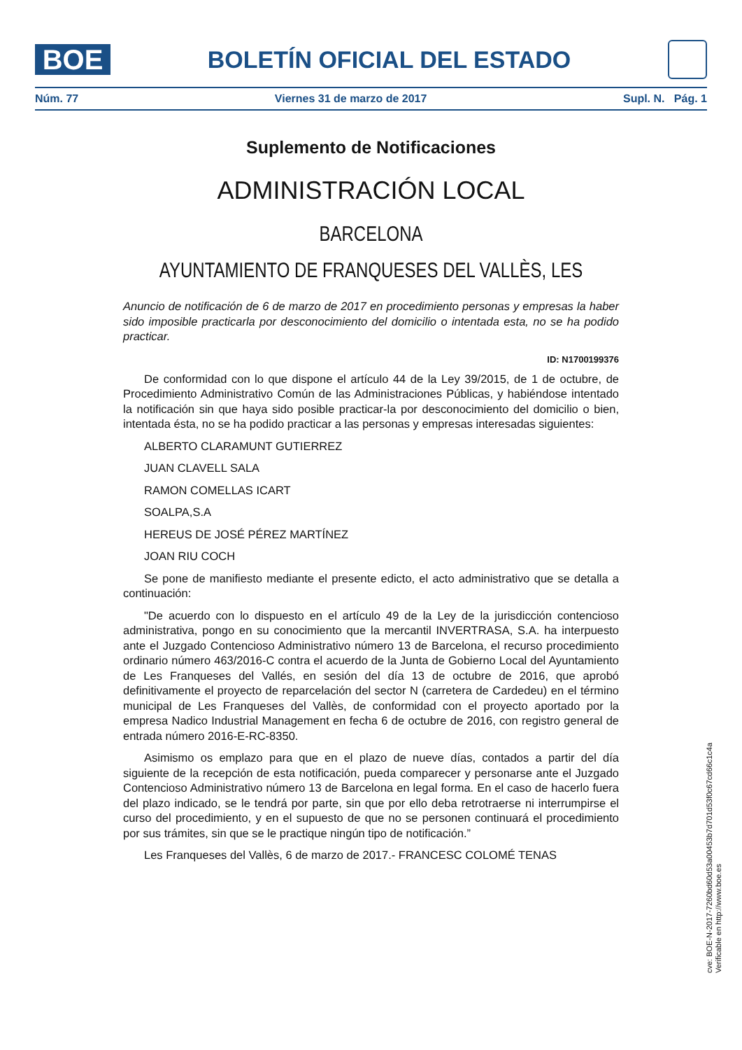BOE
BOLETÍN OFICIAL DEL ESTADO
Núm. 77 Viernes 31 de marzo de 2017 Supl. N. Pág. 1
Suplemento de Notificaciones
ADMINISTRACIÓN LOCAL
BARCELONA
AYUNTAMIENTO DE FRANQUESES DEL VALLÈS, LES
Anuncio de notificación de 6 de marzo de 2017 en procedimiento personas y empresas la haber sido imposible practicarla por desconocimiento del domicilio o intentada esta, no se ha podido practicar.
ID: N1700199376
De conformidad con lo que dispone el artículo 44 de la Ley 39/2015, de 1 de octubre, de Procedimiento Administrativo Común de las Administraciones Públicas, y habiéndose intentado la notificación sin que haya sido posible practicar-la por desconocimiento del domicilio o bien, intentada ésta, no se ha podido practicar a las personas y empresas interesadas siguientes:
ALBERTO CLARAMUNT GUTIERREZ
JUAN CLAVELL SALA
RAMON COMELLAS ICART
SOALPA,S.A
HEREUS DE JOSÉ PÉREZ MARTÍNEZ
JOAN RIU COCH
Se pone de manifiesto mediante el presente edicto, el acto administrativo que se detalla a continuación:
"De acuerdo con lo dispuesto en el artículo 49 de la Ley de la jurisdicción contencioso administrativa, pongo en su conocimiento que la mercantil INVERTRASA, S.A. ha interpuesto ante el Juzgado Contencioso Administrativo número 13 de Barcelona, el recurso procedimiento ordinario número 463/2016-C contra el acuerdo de la Junta de Gobierno Local del Ayuntamiento de Les Franqueses del Vallés, en sesión del día 13 de octubre de 2016, que aprobó definitivamente el proyecto de reparcelación del sector N (carretera de Cardedeu) en el término municipal de Les Franqueses del Vallès, de conformidad con el proyecto aportado por la empresa Nadico Industrial Management en fecha 6 de octubre de 2016, con registro general de entrada número 2016-E-RC-8350.
Asimismo os emplazo para que en el plazo de nueve días, contados a partir del día siguiente de la recepción de esta notificación, pueda comparecer y personarse ante el Juzgado Contencioso Administrativo número 13 de Barcelona en legal forma. En el caso de hacerlo fuera del plazo indicado, se le tendrá por parte, sin que por ello deba retrotraerse ni interrumpirse el curso del procedimiento, y en el supuesto de que no se personen continuará el procedimiento por sus trámites, sin que se le practique ningún tipo de notificación.”
Les Franqueses del Vallès, 6 de marzo de 2017.- FRANCESC COLOMÉ TENAS
cve: BOE-N-2017-7260bd60d53a00453b7d701d53f0c67cd66c1c4a
Verificable en http://www.boe.es